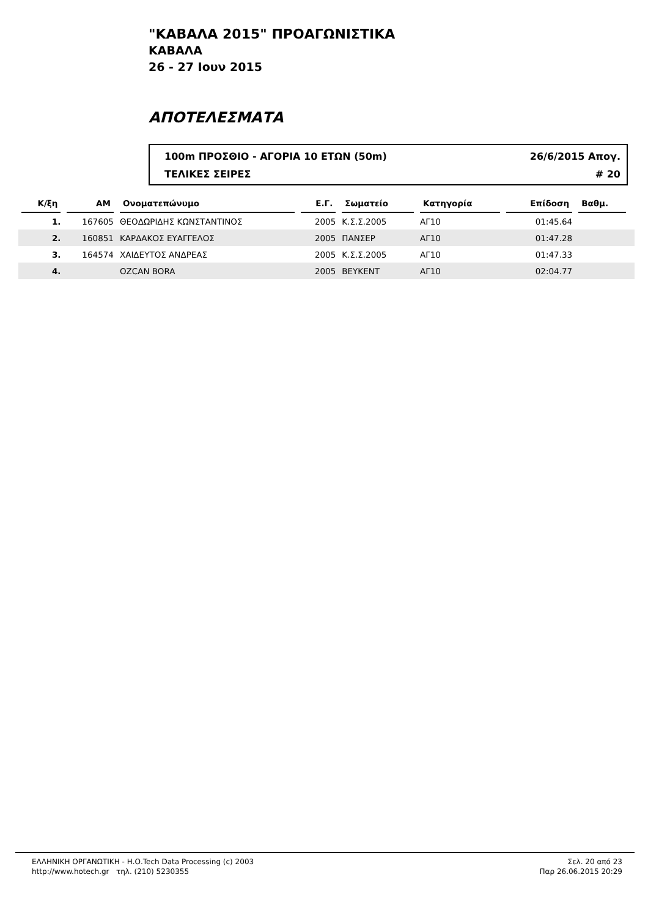"ΚΑΒΑΛΑ 2015" ΠΡΟΑΓΩΝΙΣΤΙΚΑ
ΚΑΒΑΛΑ
26 - 27 Ιουν 2015
ΑΠΟΤΕΛΕΣΜΑΤΑ
100m ΠΡΟΣΘΙΟ - ΑΓΟΡΙΑ 10 ΕΤΩΝ (50m) 26/6/2015 Απογ.
ΤΕΛΙΚΕΣ ΣΕΙΡΕΣ # 20
| Κ/ξη | ΑΜ | Ονοματεπώνυμο | Ε.Γ. | Σωματείο | Κατηγορία | Επίδοση | Βαθμ. | |
| --- | --- | --- | --- | --- | --- | --- | --- | --- |
| 1. | 167605 | ΘΕΟΔΩΡΙΔΗΣ ΚΩΝΣΤΑΝΤΙΝΟΣ | 2005 | Κ.Σ.Σ.2005 | ΑΓ10 | 01:45.64 | | |
| 2. | 160851 | ΚΑΡΔΑΚΟΣ ΕΥΑΓΓΕΛΟΣ | 2005 | ΠΑΝΣΕΡ | ΑΓ10 | 01:47.28 | | |
| 3. | 164574 | ΧΑΙΔΕΥΤΟΣ ΑΝΔΡΕΑΣ | 2005 | Κ.Σ.Σ.2005 | ΑΓ10 | 01:47.33 | | |
| 4. | | OZCAN BORA | 2005 | ΒΕΥΚΕΝΤ | ΑΓ10 | 02:04.77 | | |
ΕΛΛΗΝΙΚΗ ΟΡΓΑΝΩΤΙΚΗ - Η.Ο.Tech Data Processing (c) 2003
http://www.hotech.gr τηλ. (210) 5230355
Σελ. 20 από 23
Παρ 26.06.2015 20:29